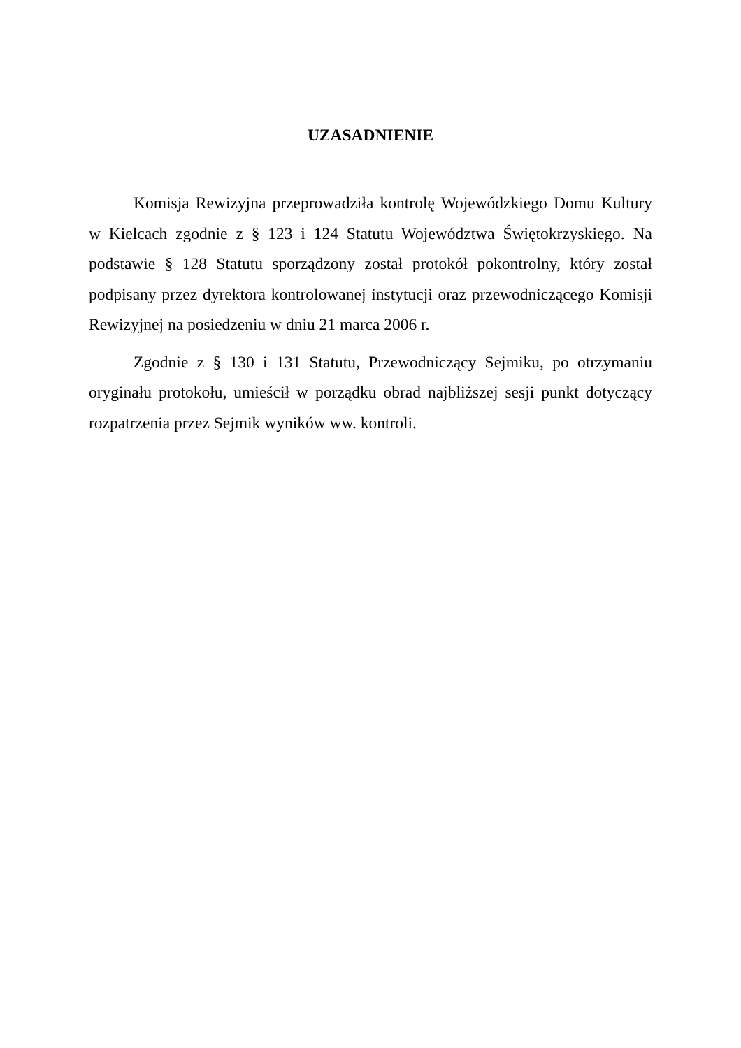UZASADNIENIE
Komisja Rewizyjna przeprowadziła kontrolę Wojewódzkiego Domu Kultury w Kielcach zgodnie z § 123 i 124 Statutu Województwa Świętokrzyskiego. Na podstawie § 128 Statutu sporządzony został protokół pokontrolny, który został podpisany przez dyrektora kontrolowanej instytucji oraz przewodniczącego Komisji Rewizyjnej na posiedzeniu w dniu 21 marca 2006 r.
Zgodnie z § 130 i 131 Statutu, Przewodniczący Sejmiku, po otrzymaniu oryginału protokołu, umieścił w porządku obrad najbliższej sesji punkt dotyczący rozpatrzenia przez Sejmik wyników ww. kontroli.